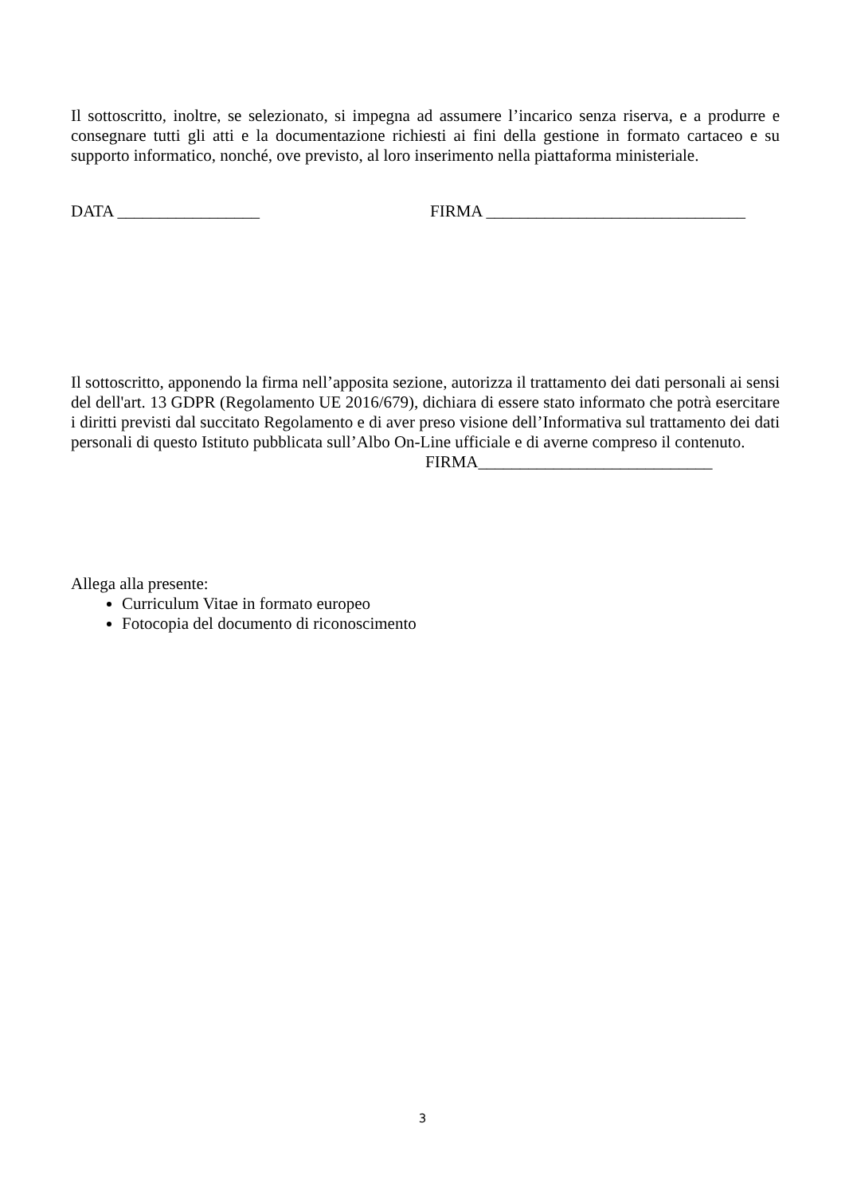Il sottoscritto, inoltre, se selezionato, si impegna ad assumere l’incarico senza riserva, e a produrre e consegnare tutti gli atti e la documentazione richiesti ai fini della gestione in formato cartaceo e su supporto informatico, nonché, ove previsto, al loro inserimento nella piattaforma ministeriale.
DATA _________________ FIRMA _______________________________
Il sottoscritto, apponendo la firma nell’apposita sezione, autorizza il trattamento dei dati personali ai sensi del dell'art. 13 GDPR (Regolamento UE 2016/679), dichiara di essere stato informato che potrà esercitare i diritti previsti dal succitato Regolamento e di aver preso visione dell’Informativa sul trattamento dei dati personali di questo Istituto pubblicata sull’Albo On-Line ufficiale e di averne compreso il contenuto.
FIRMA____________________________
Allega alla presente:
Curriculum Vitae in formato europeo
Fotocopia del documento di riconoscimento
3